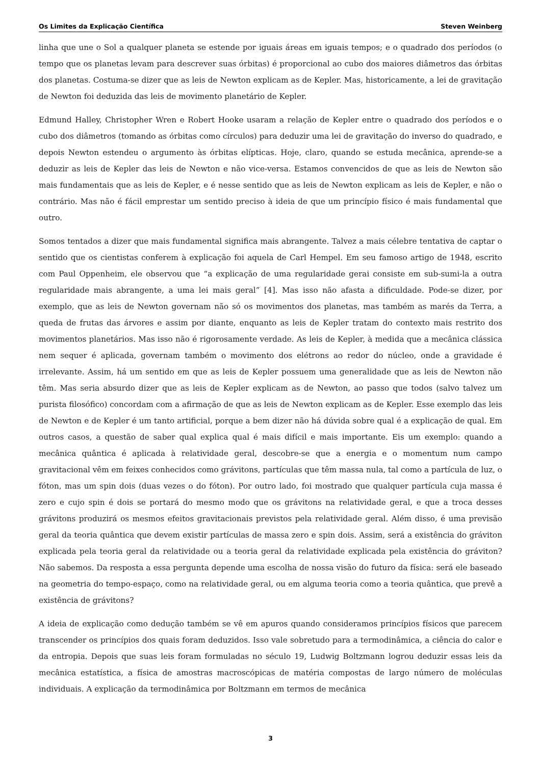Os Limites da Explicação Científica Steven Weinberg
linha que une o Sol a qualquer planeta se estende por iguais áreas em iguais tempos; e o quadrado dos períodos (o tempo que os planetas levam para descrever suas órbitas) é proporcional ao cubo dos maiores diâmetros das órbitas dos planetas. Costuma-se dizer que as leis de Newton explicam as de Kepler. Mas, historicamente, a lei de gravitação de Newton foi deduzida das leis de movimento planetário de Kepler.
Edmund Halley, Christopher Wren e Robert Hooke usaram a relação de Kepler entre o quadrado dos períodos e o cubo dos diâmetros (tomando as órbitas como círculos) para deduzir uma lei de gravitação do inverso do quadrado, e depois Newton estendeu o argumento às órbitas elípticas. Hoje, claro, quando se estuda mecânica, aprende-se a deduzir as leis de Kepler das leis de Newton e não vice-versa. Estamos convencidos de que as leis de Newton são mais fundamentais que as leis de Kepler, e é nesse sentido que as leis de Newton explicam as leis de Kepler, e não o contrário. Mas não é fácil emprestar um sentido preciso à ideia de que um princípio físico é mais fundamental que outro.
Somos tentados a dizer que mais fundamental significa mais abrangente. Talvez a mais célebre tentativa de captar o sentido que os cientistas conferem à explicação foi aquela de Carl Hempel. Em seu famoso artigo de 1948, escrito com Paul Oppenheim, ele observou que “a explicação de uma regularidade gerai consiste em sub-sumi-la a outra regularidade mais abrangente, a uma lei mais geral” [4]. Mas isso não afasta a dificuldade. Pode-se dizer, por exemplo, que as leis de Newton governam não só os movimentos dos planetas, mas também as marés da Terra, a queda de frutas das árvores e assim por diante, enquanto as leis de Kepler tratam do contexto mais restrito dos movimentos planetários. Mas isso não é rigorosamente verdade. As leis de Kepler, à medida que a mecânica clássica nem sequer é aplicada, governam também o movimento dos elétrons ao redor do núcleo, onde a gravidade é irrelevante. Assim, há um sentido em que as leis de Kepler possuem uma generalidade que as leis de Newton não têm. Mas seria absurdo dizer que as leis de Kepler explicam as de Newton, ao passo que todos (salvo talvez um purista filosófico) concordam com a afirmação de que as leis de Newton explicam as de Kepler. Esse exemplo das leis de Newton e de Kepler é um tanto artificial, porque a bem dizer não há dúvida sobre qual é a explicação de qual. Em outros casos, a questão de saber qual explica qual é mais difícil e mais importante. Eis um exemplo: quando a mecânica quântica é aplicada à relatividade geral, descobre-se que a energia e o momentum num campo gravitacional vêm em feixes conhecidos como grávitons, partículas que têm massa nula, tal como a partícula de luz, o fóton, mas um spin dois (duas vezes o do fóton). Por outro lado, foi mostrado que qualquer partícula cuja massa é zero e cujo spin é dois se portará do mesmo modo que os grávitons na relatividade geral, e que a troca desses grávitons produzirá os mesmos efeitos gravitacionais previstos pela relatividade geral. Além disso, é uma previsão geral da teoria quântica que devem existir partículas de massa zero e spin dois. Assim, será a existência do gráviton explicada pela teoria geral da relatividade ou a teoria geral da relatividade explicada pela existência do gráviton? Não sabemos. Da resposta a essa pergunta depende uma escolha de nossa visão do futuro da física: será ele baseado na geometria do tempo-espaço, como na relatividade geral, ou em alguma teoria como a teoria quântica, que prevê a existência de grávitons?
A ideia de explicação como dedução também se vê em apuros quando consideramos princípios físicos que parecem transcender os princípios dos quais foram deduzidos. Isso vale sobretudo para a termodinâmica, a ciência do calor e da entropia. Depois que suas leis foram formuladas no século 19, Ludwig Boltzmann logrou deduzir essas leis da mecânica estatística, a física de amostras macroscópicas de matéria compostas de largo número de moléculas individuais. A explicação da termodinâmica por Boltzmann em termos de mecânica
3